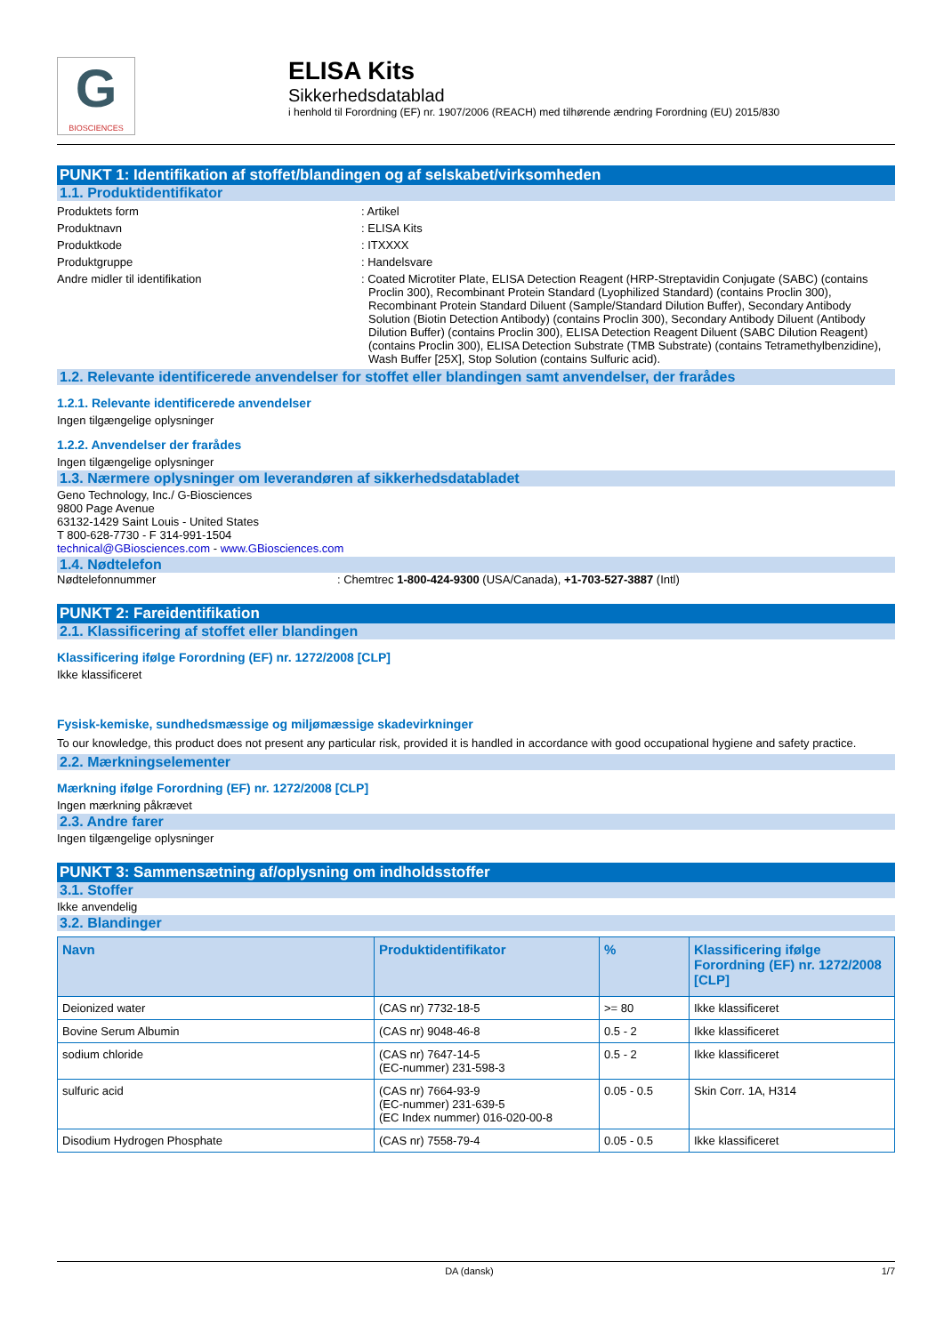G
BIOSCIENCES
ELISA Kits
Sikkerhedsdatablad
i henhold til Forordning (EF) nr. 1907/2006 (REACH) med tilhørende ændring Forordning (EU) 2015/830
PUNKT 1: Identifikation af stoffet/blandingen og af selskabet/virksomheden
1.1. Produktidentifikator
Produktets form : Artikel
Produktnavn : ELISA Kits
Produktkode : ITXXXX
Produktgruppe : Handelsvare
Andre midler til identifikation : Coated Microtiter Plate, ELISA Detection Reagent (HRP-Streptavidin Conjugate (SABC) (contains Proclin 300), Recombinant Protein Standard (Lyophilized Standard) (contains Proclin 300), Recombinant Protein Standard Diluent (Sample/Standard Dilution Buffer), Secondary Antibody Solution (Biotin Detection Antibody) (contains Proclin 300), Secondary Antibody Diluent (Antibody Dilution Buffer) (contains Proclin 300), ELISA Detection Reagent Diluent (SABC Dilution Reagent)(contains Proclin 300), ELISA Detection Substrate (TMB Substrate) (contains Tetramethylbenzidine), Wash Buffer [25X], Stop Solution (contains Sulfuric acid).
1.2. Relevante identificerede anvendelser for stoffet eller blandingen samt anvendelser, der frarådes
1.2.1. Relevante identificerede anvendelser
Ingen tilgængelige oplysninger
1.2.2. Anvendelser der frarådes
Ingen tilgængelige oplysninger
1.3. Nærmere oplysninger om leverandøren af sikkerhedsdatabladet
Geno Technology, Inc./ G-Biosciences
9800 Page Avenue
63132-1429 Saint Louis - United States
T 800-628-7730 - F 314-991-1504
technical@GBiosciences.com - www.GBiosciences.com
1.4. Nødtelefon
Nødtelefonnummer : Chemtrec 1-800-424-9300 (USA/Canada), +1-703-527-3887 (Intl)
PUNKT 2: Fareidentifikation
2.1. Klassificering af stoffet eller blandingen
Klassificering ifølge Forordning (EF) nr. 1272/2008 [CLP]
Ikke klassificeret
Fysisk-kemiske, sundhedsmæssige og miljømæssige skadevirkninger
To our knowledge, this product does not present any particular risk, provided it is handled in accordance with good occupational hygiene and safety practice.
2.2. Mærkningselementer
Mærkning ifølge Forordning (EF) nr. 1272/2008 [CLP]
Ingen mærkning påkrævet
2.3. Andre farer
Ingen tilgængelige oplysninger
PUNKT 3: Sammensætning af/oplysning om indholdsstoffer
3.1. Stoffer
Ikke anvendelig
3.2. Blandinger
| Navn | Produktidentifikator | % | Klassificering ifølge Forordning (EF) nr. 1272/2008 [CLP] |
| --- | --- | --- | --- |
| Deionized water | (CAS nr) 7732-18-5 | >= 80 | Ikke klassificeret |
| Bovine Serum Albumin | (CAS nr) 9048-46-8 | 0.5 - 2 | Ikke klassificeret |
| sodium chloride | (CAS nr) 7647-14-5 (EC-nummer) 231-598-3 | 0.5 - 2 | Ikke klassificeret |
| sulfuric acid | (CAS nr) 7664-93-9 (EC-nummer) 231-639-5 (EC Index nummer) 016-020-00-8 | 0.05 - 0.5 | Skin Corr. 1A, H314 |
| Disodium Hydrogen Phosphate | (CAS nr) 7558-79-4 | 0.05 - 0.5 | Ikke klassificeret |
DA (dansk) 1/7